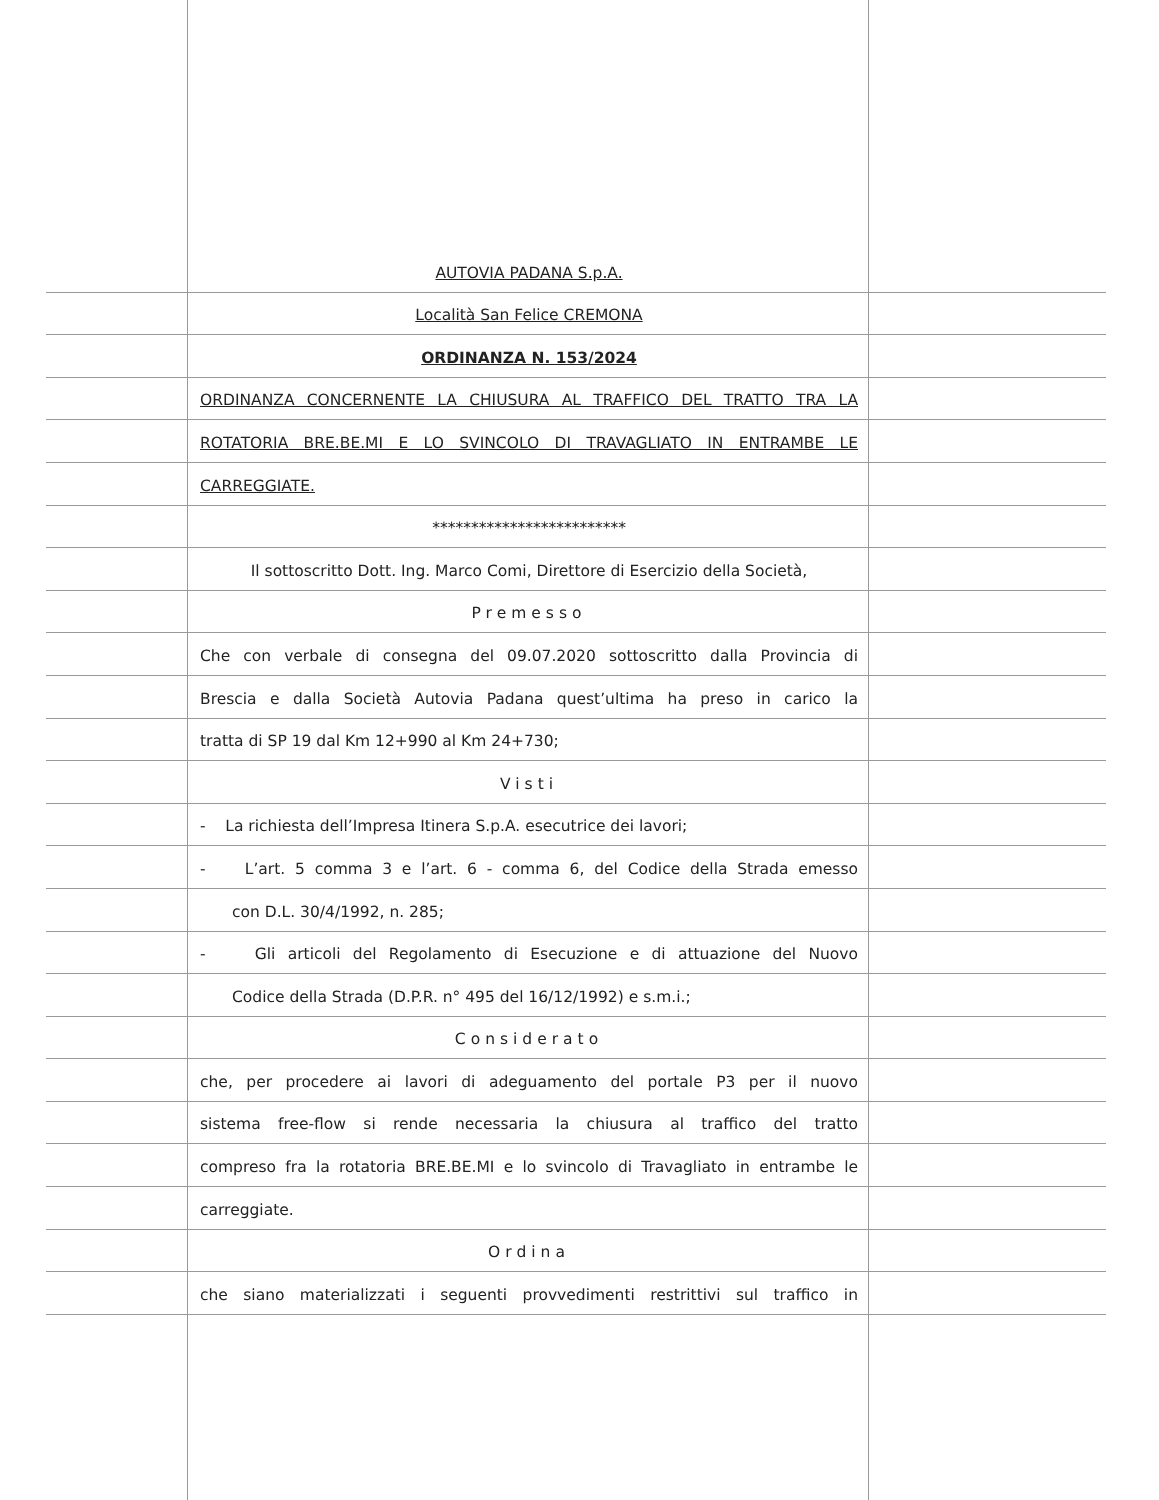AUTOVIA PADANA S.p.A.
Località San Felice CREMONA
ORDINANZA N. 153/2024
ORDINANZA CONCERNENTE LA CHIUSURA AL TRAFFICO DEL TRATTO TRA LA
ROTATORIA BRE.BE.MI E LO SVINCOLO DI TRAVAGLIATO IN ENTRAMBE LE
CARREGGIATE.
*************************
Il sottoscritto Dott. Ing. Marco Comi, Direttore di Esercizio della Società,
Premesso
Che con verbale di consegna del 09.07.2020 sottoscritto dalla Provincia di
Brescia e dalla Società Autovia Padana quest’ultima ha preso in carico la
tratta di SP 19 dal Km 12+990 al Km 24+730;
Visti
- La richiesta dell’Impresa Itinera S.p.A. esecutrice dei lavori;
- L’art. 5 comma 3 e l’art. 6 - comma 6, del Codice della Strada emesso
con D.L. 30/4/1992, n. 285;
- Gli articoli del Regolamento di Esecuzione e di attuazione del Nuovo
Codice della Strada (D.P.R. n° 495 del 16/12/1992) e s.m.i.;
Considerato
che, per procedere ai lavori di adeguamento del portale P3 per il nuovo
sistema free-flow si rende necessaria la chiusura al traffico del tratto
compreso fra la rotatoria BRE.BE.MI e lo svincolo di Travagliato in entrambe le
carreggiate.
Ordina
che siano materializzati i seguenti provvedimenti restrittivi sul traffico in